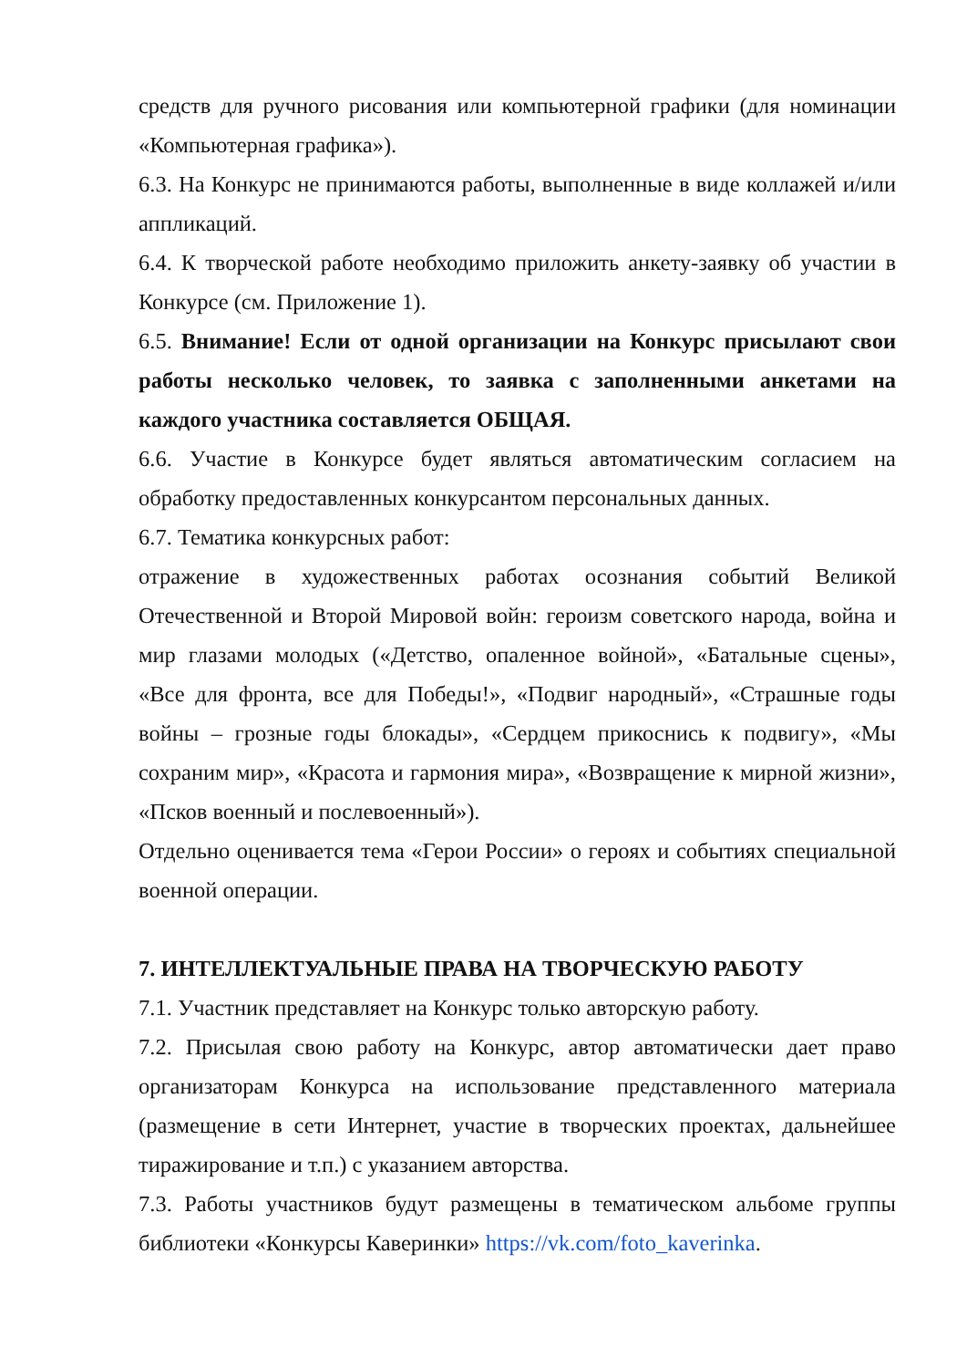средств для ручного рисования или компьютерной графики (для номинации «Компьютерная графика»).
6.3. На Конкурс не принимаются работы, выполненные в виде коллажей и/или аппликаций.
6.4. К творческой работе необходимо приложить анкету-заявку об участии в Конкурсе (см. Приложение 1).
6.5. Внимание! Если от одной организации на Конкурс присылают свои работы несколько человек, то заявка с заполненными анкетами на каждого участника составляется ОБЩАЯ.
6.6. Участие в Конкурсе будет являться автоматическим согласием на обработку предоставленных конкурсантом персональных данных.
6.7. Тематика конкурсных работ:
отражение в художественных работах осознания событий Великой Отечественной и Второй Мировой войн: героизм советского народа, война и мир глазами молодых («Детство, опаленное войной», «Батальные сцены», «Все для фронта, все для Победы!», «Подвиг народный», «Страшные годы войны – грозные годы блокады», «Сердцем прикоснись к подвигу», «Мы сохраним мир», «Красота и гармония мира», «Возвращение к мирной жизни», «Псков военный и послевоенный»).
Отдельно оценивается тема «Герои России» о героях и событиях специальной военной операции.
7. ИНТЕЛЛЕКТУАЛЬНЫЕ ПРАВА НА ТВОРЧЕСКУЮ РАБОТУ
7.1. Участник представляет на Конкурс только авторскую работу.
7.2. Присылая свою работу на Конкурс, автор автоматически дает право организаторам Конкурса на использование представленного материала (размещение в сети Интернет, участие в творческих проектах, дальнейшее тиражирование и т.п.) с указанием авторства.
7.3. Работы участников будут размещены в тематическом альбоме группы библиотеки «Конкурсы Каверинки» https://vk.com/foto_kaverinka.